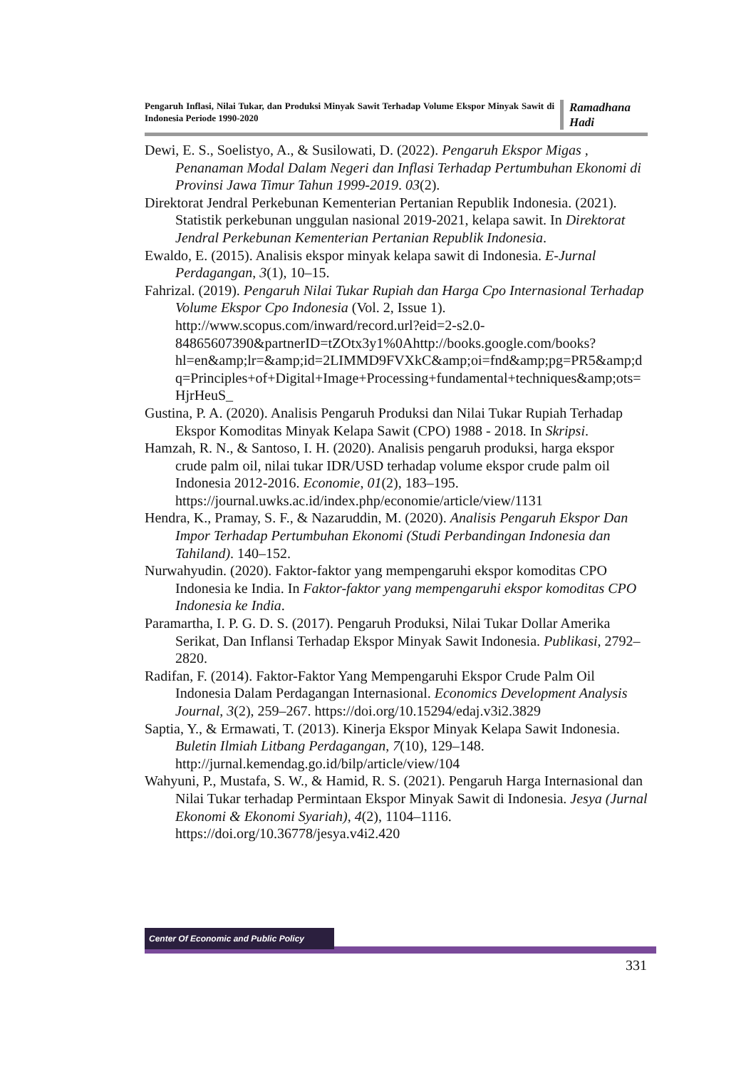Pengaruh Inflasi, Nilai Tukar, dan Produksi Minyak Sawit Terhadap Volume Ekspor Minyak Sawit di Indonesia Periode 1990-2020
Ramadhana Hadi
Dewi, E. S., Soelistyo, A., & Susilowati, D. (2022). Pengaruh Ekspor Migas , Penanaman Modal Dalam Negeri dan Inflasi Terhadap Pertumbuhan Ekonomi di Provinsi Jawa Timur Tahun 1999-2019. 03(2).
Direktorat Jendral Perkebunan Kementerian Pertanian Republik Indonesia. (2021). Statistik perkebunan unggulan nasional 2019-2021, kelapa sawit. In Direktorat Jendral Perkebunan Kementerian Pertanian Republik Indonesia.
Ewaldo, E. (2015). Analisis ekspor minyak kelapa sawit di Indonesia. E-Jurnal Perdagangan, 3(1), 10–15.
Fahrizal. (2019). Pengaruh Nilai Tukar Rupiah dan Harga Cpo Internasional Terhadap Volume Ekspor Cpo Indonesia (Vol. 2, Issue 1). http://www.scopus.com/inward/record.url?eid=2-s2.0-84865607390&partnerID=tZOtx3y1%0Ahttp://books.google.com/books?hl=en&amp;lr=&amp;id=2LIMMD9FVXkC&amp;oi=fnd&amp;pg=PR5&amp;dq=Principles+of+Digital+Image+Processing+fundamental+techniques&amp;ots=HjrHeuS_
Gustina, P. A. (2020). Analisis Pengaruh Produksi dan Nilai Tukar Rupiah Terhadap Ekspor Komoditas Minyak Kelapa Sawit (CPO) 1988 - 2018. In Skripsi.
Hamzah, R. N., & Santoso, I. H. (2020). Analisis pengaruh produksi, harga ekspor crude palm oil, nilai tukar IDR/USD terhadap volume ekspor crude palm oil Indonesia 2012-2016. Economie, 01(2), 183–195. https://journal.uwks.ac.id/index.php/economie/article/view/1131
Hendra, K., Pramay, S. F., & Nazaruddin, M. (2020). Analisis Pengaruh Ekspor Dan Impor Terhadap Pertumbuhan Ekonomi (Studi Perbandingan Indonesia dan Tahiland). 140–152.
Nurwahyudin. (2020). Faktor-faktor yang mempengaruhi ekspor komoditas CPO Indonesia ke India. In Faktor-faktor yang mempengaruhi ekspor komoditas CPO Indonesia ke India.
Paramartha, I. P. G. D. S. (2017). Pengaruh Produksi, Nilai Tukar Dollar Amerika Serikat, Dan Inflansi Terhadap Ekspor Minyak Sawit Indonesia. Publikasi, 2792–2820.
Radifan, F. (2014). Faktor-Faktor Yang Mempengaruhi Ekspor Crude Palm Oil Indonesia Dalam Perdagangan Internasional. Economics Development Analysis Journal, 3(2), 259–267. https://doi.org/10.15294/edaj.v3i2.3829
Saptia, Y., & Ermawati, T. (2013). Kinerja Ekspor Minyak Kelapa Sawit Indonesia. Buletin Ilmiah Litbang Perdagangan, 7(10), 129–148. http://jurnal.kemendag.go.id/bilp/article/view/104
Wahyuni, P., Mustafa, S. W., & Hamid, R. S. (2021). Pengaruh Harga Internasional dan Nilai Tukar terhadap Permintaan Ekspor Minyak Sawit di Indonesia. Jesya (Jurnal Ekonomi & Ekonomi Syariah), 4(2), 1104–1116. https://doi.org/10.36778/jesya.v4i2.420
Center Of Economic and Public Policy
331